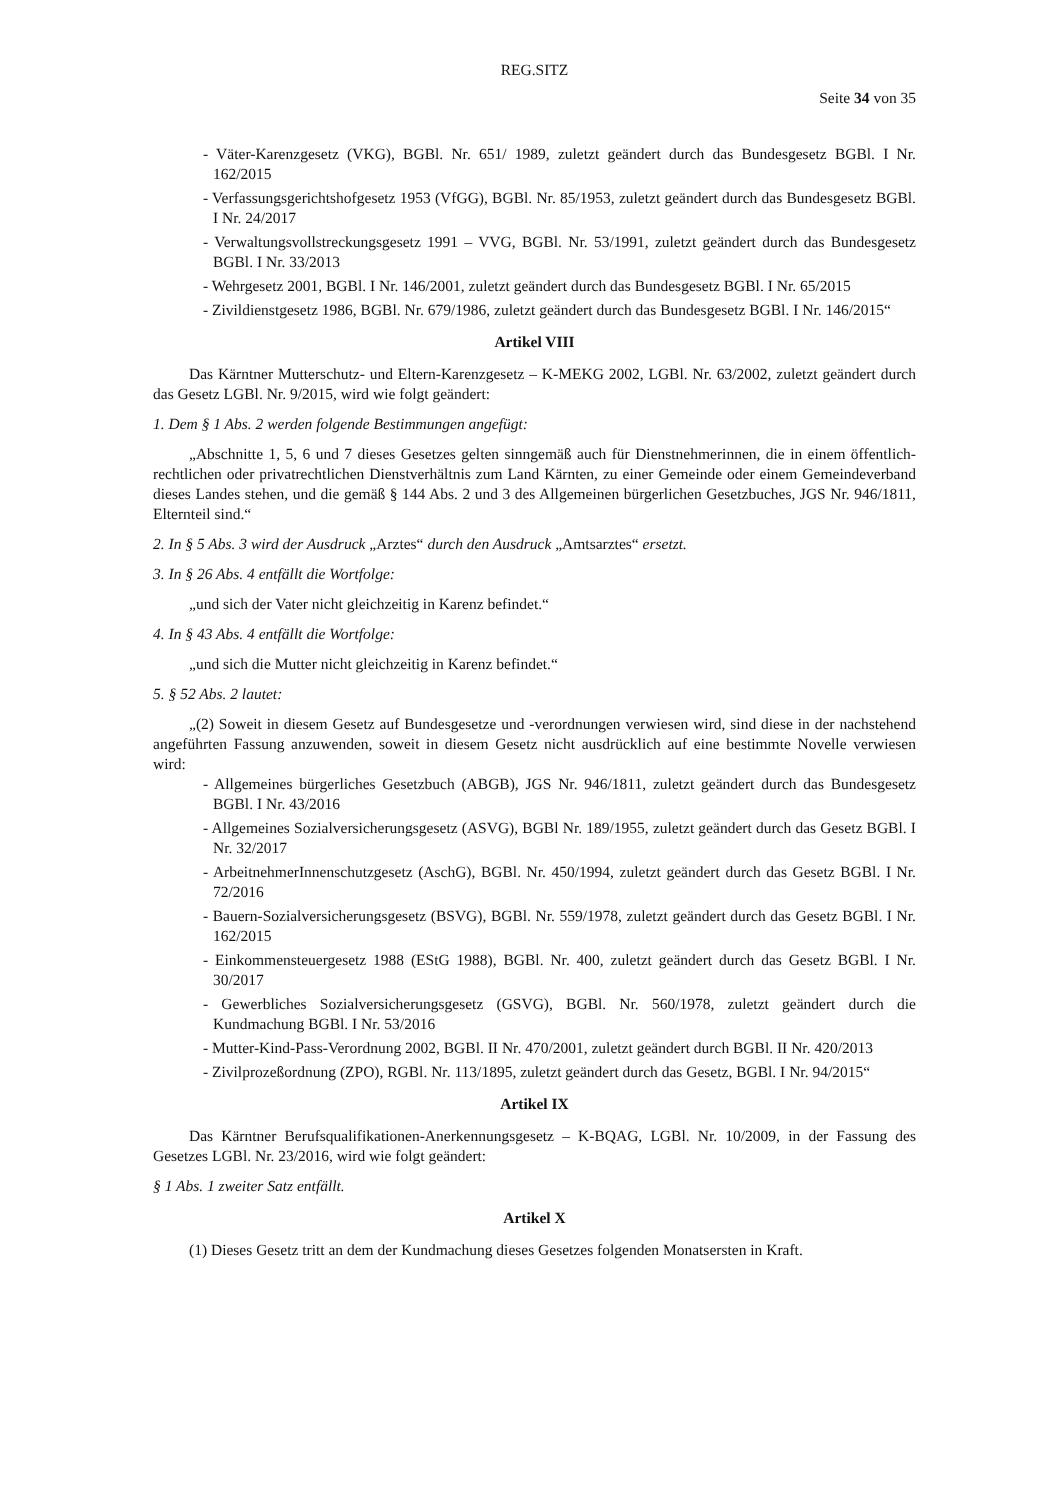REG.SITZ
Seite 34 von 35
- Väter-Karenzgesetz (VKG), BGBl. Nr. 651/ 1989, zuletzt geändert durch das Bundesgesetz BGBl. I Nr. 162/2015
- Verfassungsgerichtshofgesetz 1953 (VfGG), BGBl. Nr. 85/1953, zuletzt geändert durch das Bundesgesetz BGBl. I Nr. 24/2017
- Verwaltungsvollstreckungsgesetz 1991 – VVG, BGBl. Nr. 53/1991, zuletzt geändert durch das Bundesgesetz BGBl. I Nr. 33/2013
- Wehrgesetz 2001, BGBl. I Nr. 146/2001, zuletzt geändert durch das Bundesgesetz BGBl. I Nr. 65/2015
- Zivildienstgesetz 1986, BGBl. Nr. 679/1986, zuletzt geändert durch das Bundesgesetz BGBl. I Nr. 146/2015“
Artikel VIII
Das Kärntner Mutterschutz- und Eltern-Karenzgesetz – K-MEKG 2002, LGBl. Nr. 63/2002, zuletzt geändert durch das Gesetz LGBl. Nr. 9/2015, wird wie folgt geändert:
1. Dem § 1 Abs. 2 werden folgende Bestimmungen angefügt:
„Abschnitte 1, 5, 6 und 7 dieses Gesetzes gelten sinngemäß auch für Dienstnehmerinnen, die in einem öffentlich-rechtlichen oder privatrechtlichen Dienstverhältnis zum Land Kärnten, zu einer Gemeinde oder einem Gemeindeverband dieses Landes stehen, und die gemäß § 144 Abs. 2 und 3 des Allgemeinen bürgerlichen Gesetzbuches, JGS Nr. 946/1811, Elternteil sind.“
2. In § 5 Abs. 3 wird der Ausdruck „Arztes“ durch den Ausdruck „Amtsarztes“ ersetzt.
3. In § 26 Abs. 4 entfällt die Wortfolge:
„und sich der Vater nicht gleichzeitig in Karenz befindet.“
4. In § 43 Abs. 4 entfällt die Wortfolge:
„und sich die Mutter nicht gleichzeitig in Karenz befindet.“
5. § 52 Abs. 2 lautet:
„(2) Soweit in diesem Gesetz auf Bundesgesetze und -verordnungen verwiesen wird, sind diese in der nachstehend angeführten Fassung anzuwenden, soweit in diesem Gesetz nicht ausdrücklich auf eine bestimmte Novelle verwiesen wird:
- Allgemeines bürgerliches Gesetzbuch (ABGB), JGS Nr. 946/1811, zuletzt geändert durch das Bundesgesetz BGBl. I Nr. 43/2016
- Allgemeines Sozialversicherungsgesetz (ASVG), BGBl Nr. 189/1955, zuletzt geändert durch das Gesetz BGBl. I Nr. 32/2017
- ArbeitnehmerInnenschutzgesetz (AschG), BGBl. Nr. 450/1994, zuletzt geändert durch das Gesetz BGBl. I Nr. 72/2016
- Bauern-Sozialversicherungsgesetz (BSVG), BGBl. Nr. 559/1978, zuletzt geändert durch das Gesetz BGBl. I Nr. 162/2015
- Einkommensteuergesetz 1988 (EStG 1988), BGBl. Nr. 400, zuletzt geändert durch das Gesetz BGBl. I Nr. 30/2017
- Gewerbliches Sozialversicherungsgesetz (GSVG), BGBl. Nr. 560/1978, zuletzt geändert durch die Kundmachung BGBl. I Nr. 53/2016
- Mutter-Kind-Pass-Verordnung 2002, BGBl. II Nr. 470/2001, zuletzt geändert durch BGBl. II Nr. 420/2013
- Zivilprozeßordnung (ZPO), RGBl. Nr. 113/1895, zuletzt geändert durch das Gesetz, BGBl. I Nr. 94/2015“
Artikel IX
Das Kärntner Berufsqualifikationen-Anerkennungsgesetz – K-BQAG, LGBl. Nr. 10/2009, in der Fassung des Gesetzes LGBl. Nr. 23/2016, wird wie folgt geändert:
§ 1 Abs. 1 zweiter Satz entfällt.
Artikel X
(1) Dieses Gesetz tritt an dem der Kundmachung dieses Gesetzes folgenden Monatsersten in Kraft.